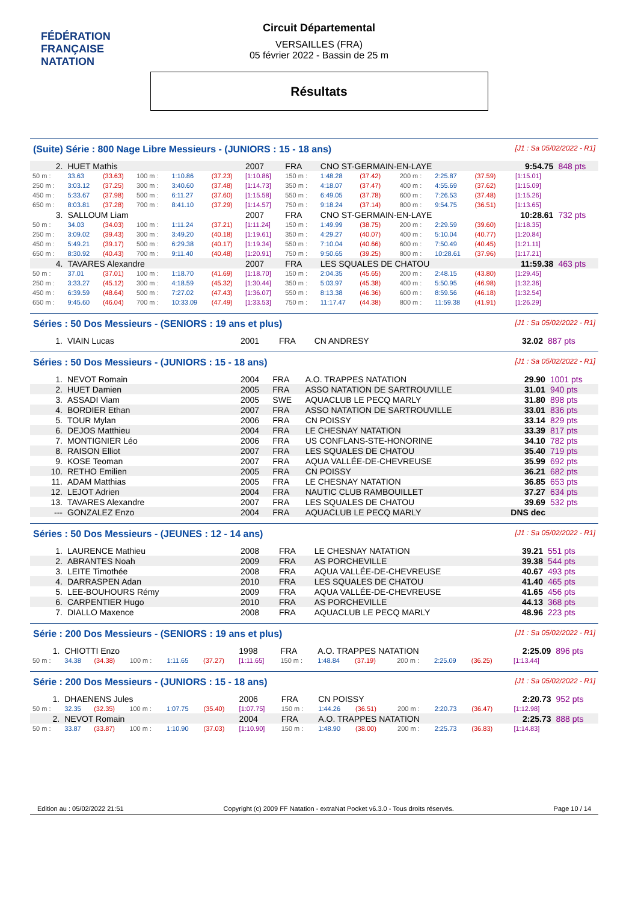FÉDÉRATION FRANÇAISE
NATATION
Circuit Départemental
VERSAILLES (FRA)
05 février 2022 - Bassin de 25 m
Résultats
(Suite) Série : 800 Nage Libre Messieurs - (JUNIORS : 15 - 18 ans) [J1 : Sa 05/02/2022 - R1]
| 2. | HUET Mathis | | | | | 2007 | FRA | CNO ST-GERMAIN-EN-LAYE | | | | | | 9:54.75 | | 848 pts |
| 50 m : | 33.63 | (33.63) | 100 m : | 1:10.86 | (37.23) | [1:10.86] | 150 m : | 1:48.28 | (37.42) | | 200 m : | 2:25.87 | (37.59) | | [1:15.01] | |
| 250 m : | 3:03.12 | (37.25) | 300 m : | 3:40.60 | (37.48) | [1:14.73] | 350 m : | 4:18.07 | (37.47) | | 400 m : | 4:55.69 | (37.62) | | [1:15.09] | |
| 450 m : | 5:33.67 | (37.98) | 500 m : | 6:11.27 | (37.60) | [1:15.58] | 550 m : | 6:49.05 | (37.78) | | 600 m : | 7:26.53 | (37.48) | | [1:15.26] | |
| 650 m : | 8:03.81 | (37.28) | 700 m : | 8:41.10 | (37.29) | [1:14.57] | 750 m : | 9:18.24 | (37.14) | | 800 m : | 9:54.75 | (36.51) | | [1:13.65] | |
| 3. | SALLOUM Liam | | | | | 2007 | FRA | CNO ST-GERMAIN-EN-LAYE | | | | | | 10:28.61 | | 732 pts |
| 50 m : | 34.03 | (34.03) | 100 m : | 1:11.24 | (37.21) | [1:11.24] | 150 m : | 1:49.99 | (38.75) | | 200 m : | 2:29.59 | (39.60) | | [1:18.35] | |
| 250 m : | 3:09.02 | (39.43) | 300 m : | 3:49.20 | (40.18) | [1:19.61] | 350 m : | 4:29.27 | (40.07) | | 400 m : | 5:10.04 | (40.77) | | [1:20.84] | |
| 450 m : | 5:49.21 | (39.17) | 500 m : | 6:29.38 | (40.17) | [1:19.34] | 550 m : | 7:10.04 | (40.66) | | 600 m : | 7:50.49 | (40.45) | | [1:21.11] | |
| 650 m : | 8:30.92 | (40.43) | 700 m : | 9:11.40 | (40.48) | [1:20.91] | 750 m : | 9:50.65 | (39.25) | | 800 m : | 10:28.61 | (37.96) | | [1:17.21] | |
| 4. | TAVARES Alexandre | | | | | 2007 | FRA | LES SQUALES DE CHATOU | | | | | | 11:59.38 | | 463 pts |
| 50 m : | 37.01 | (37.01) | 100 m : | 1:18.70 | (41.69) | [1:18.70] | 150 m : | 2:04.35 | (45.65) | | 200 m : | 2:48.15 | (43.80) | | [1:29.45] | |
| 250 m : | 3:33.27 | (45.12) | 300 m : | 4:18.59 | (45.32) | [1:30.44] | 350 m : | 5:03.97 | (45.38) | | 400 m : | 5:50.95 | (46.98) | | [1:32.36] | |
| 450 m : | 6:39.59 | (48.64) | 500 m : | 7:27.02 | (47.43) | [1:36.07] | 550 m : | 8:13.38 | (46.36) | | 600 m : | 8:59.56 | (46.18) | | [1:32.54] | |
| 650 m : | 9:45.60 | (46.04) | 700 m : | 10:33.09 | (47.49) | [1:33.53] | 750 m : | 11:17.47 | (44.38) | | 800 m : | 11:59.38 | (41.91) | | [1:26.29] | |
Séries : 50 Dos Messieurs - (SENIORS : 19 ans et plus) [J1 : Sa 05/02/2022 - R1]
| 1. | VIAIN Lucas | 2001 | FRA | CN ANDRESY | 32.02 | 887 pts |
Séries : 50 Dos Messieurs - (JUNIORS : 15 - 18 ans) [J1 : Sa 05/02/2022 - R1]
| 1. | NEVOT Romain | 2004 | FRA | A.O. TRAPPES NATATION | 29.90 | 1001 pts |
| 2. | HUET Damien | 2005 | FRA | ASSO NATATION DE SARTROUVILLE | 31.01 | 940 pts |
| 3. | ASSADI Viam | 2005 | SWE | AQUACLUB LE PECQ MARLY | 31.80 | 898 pts |
| 4. | BORDIER Ethan | 2007 | FRA | ASSO NATATION DE SARTROUVILLE | 33.01 | 836 pts |
| 5. | TOUR Mylan | 2006 | FRA | CN POISSY | 33.14 | 829 pts |
| 6. | DEJOS Matthieu | 2004 | FRA | LE CHESNAY NATATION | 33.39 | 817 pts |
| 7. | MONTIGNIER Léo | 2006 | FRA | US CONFLANS-STE-HONORINE | 34.10 | 782 pts |
| 8. | RAISON Elliot | 2007 | FRA | LES SQUALES DE CHATOU | 35.40 | 719 pts |
| 9. | KOSE Teoman | 2007 | FRA | AQUA VALLÉE-DE-CHEVREUSE | 35.99 | 692 pts |
| 10. | RETHO Emilien | 2005 | FRA | CN POISSY | 36.21 | 682 pts |
| 11. | ADAM Matthias | 2005 | FRA | LE CHESNAY NATATION | 36.85 | 653 pts |
| 12. | LEJOT Adrien | 2004 | FRA | NAUTIC CLUB RAMBOUILLET | 37.27 | 634 pts |
| 13. | TAVARES Alexandre | 2007 | FRA | LES SQUALES DE CHATOU | 39.69 | 532 pts |
| --- | GONZALEZ Enzo | 2004 | FRA | AQUACLUB LE PECQ MARLY | DNS dec | |
Séries : 50 Dos Messieurs - (JEUNES : 12 - 14 ans) [J1 : Sa 05/02/2022 - R1]
| 1. | LAURENCE Mathieu | 2008 | FRA | LE CHESNAY NATATION | 39.21 | 551 pts |
| 2. | ABRANTES Noah | 2009 | FRA | AS PORCHEVILLE | 39.38 | 544 pts |
| 3. | LEITE Timothée | 2008 | FRA | AQUA VALLÉE-DE-CHEVREUSE | 40.67 | 493 pts |
| 4. | DARRASPEN Adan | 2010 | FRA | LES SQUALES DE CHATOU | 41.40 | 465 pts |
| 5. | LEE-BOUHOURS Rémy | 2009 | FRA | AQUA VALLÉE-DE-CHEVREUSE | 41.65 | 456 pts |
| 6. | CARPENTIER Hugo | 2010 | FRA | AS PORCHEVILLE | 44.13 | 368 pts |
| 7. | DIALLO Maxence | 2008 | FRA | AQUACLUB LE PECQ MARLY | 48.96 | 223 pts |
Série : 200 Dos Messieurs - (SENIORS : 19 ans et plus) [J1 : Sa 05/02/2022 - R1]
| 1. | CHIOTTI Enzo | | | | | 1998 | FRA | A.O. TRAPPES NATATION | | | | | | 2:25.09 | | 896 pts |
| 50 m : | 34.38 | (34.38) | 100 m : | 1:11.65 | (37.27) | [1:11.65] | 150 m : | 1:48.84 | (37.19) | | 200 m : | 2:25.09 | (36.25) | | [1:13.44] | |
Série : 200 Dos Messieurs - (JUNIORS : 15 - 18 ans) [J1 : Sa 05/02/2022 - R1]
| 1. | DHAENENS Jules | | | | | 2006 | FRA | CN POISSY | | | | | | 2:20.73 | | 952 pts |
| 50 m : | 32.35 | (32.35) | 100 m : | 1:07.75 | (35.40) | [1:07.75] | 150 m : | 1:44.26 | (36.51) | | 200 m : | 2:20.73 | (36.47) | | [1:12.98] | |
| 2. | NEVOT Romain | | | | | 2004 | FRA | A.O. TRAPPES NATATION | | | | | | 2:25.73 | | 888 pts |
| 50 m : | 33.87 | (33.87) | 100 m : | 1:10.90 | (37.03) | [1:10.90] | 150 m : | 1:48.90 | (38.00) | | 200 m : | 2:25.73 | (36.83) | | [1:14.83] | |
Edition au : 05/02/2022 21:51 Copyright (c) 2009 FF Natation - extraNat Pocket v6.3.0 - Tous droits réservés. Page 10 / 14